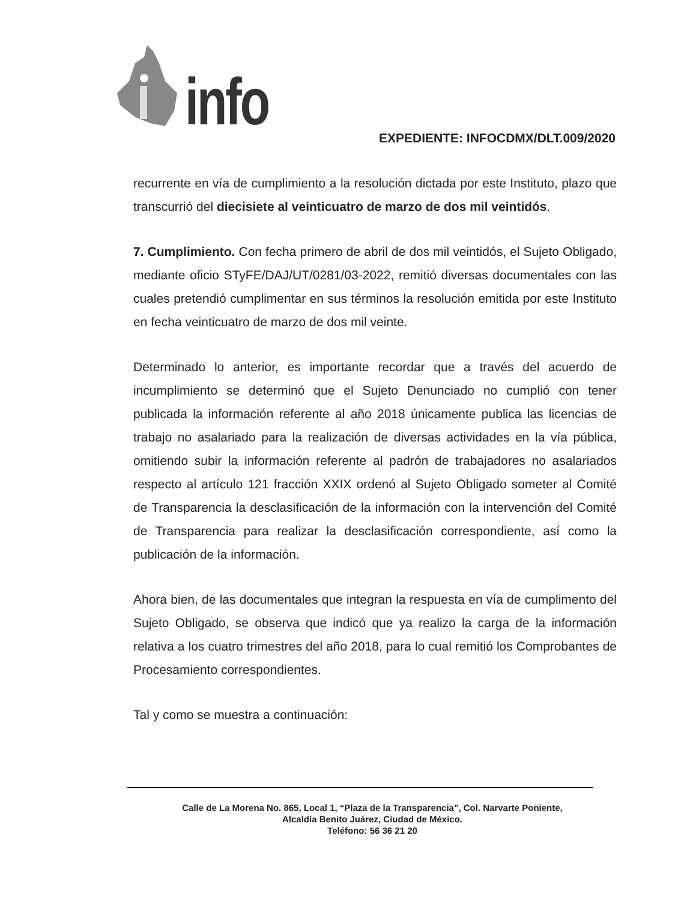info
EXPEDIENTE: INFOCDMX/DLT.009/2020
recurrente en vía de cumplimiento a la resolución dictada por este Instituto, plazo que transcurrió del diecisiete al veinticuatro de marzo de dos mil veintidós.
7. Cumplimiento. Con fecha primero de abril de dos mil veintidós, el Sujeto Obligado, mediante oficio STyFE/DAJ/UT/0281/03-2022, remitió diversas documentales con las cuales pretendió cumplimentar en sus términos la resolución emitida por este Instituto en fecha veinticuatro de marzo de dos mil veinte.
Determinado lo anterior, es importante recordar que a través del acuerdo de incumplimiento se determinó que el Sujeto Denunciado no cumplió con tener publicada la información referente al año 2018 únicamente publica las licencias de trabajo no asalariado para la realización de diversas actividades en la vía pública, omitiendo subir la información referente al padrón de trabajadores no asalariados respecto al artículo 121 fracción XXIX ordenó al Sujeto Obligado someter al Comité de Transparencia la desclasificación de la información con la intervención del Comité de Transparencia para realizar la desclasificación correspondiente, así como la publicación de la información.
Ahora bien, de las documentales que integran la respuesta en vía de cumplimento del Sujeto Obligado, se observa que indicó que ya realizo la carga de la información relativa a los cuatro trimestres del año 2018, para lo cual remitió los Comprobantes de Procesamiento correspondientes.
Tal y como se muestra a continuación:
Calle de La Morena No. 865, Local 1, “Plaza de la Transparencia”, Col. Narvarte Poniente,
Alcaldía Benito Juárez, Ciudad de México.
Teléfono: 56 36 21 20